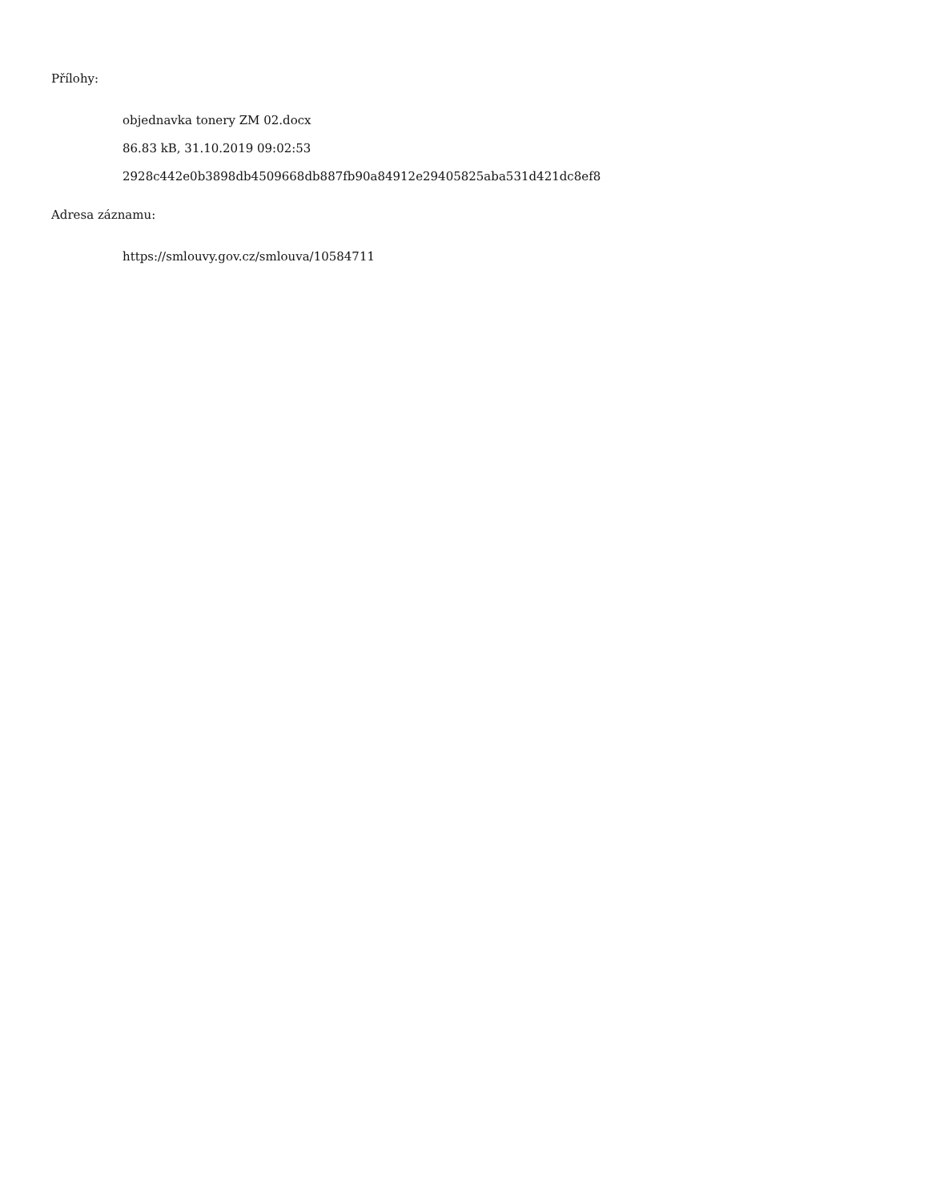Přílohy:
objednavka tonery ZM 02.docx
86.83 kB, 31.10.2019 09:02:53
2928c442e0b3898db4509668db887fb90a84912e29405825aba531d421dc8ef8
Adresa záznamu:
https://smlouvy.gov.cz/smlouva/10584711